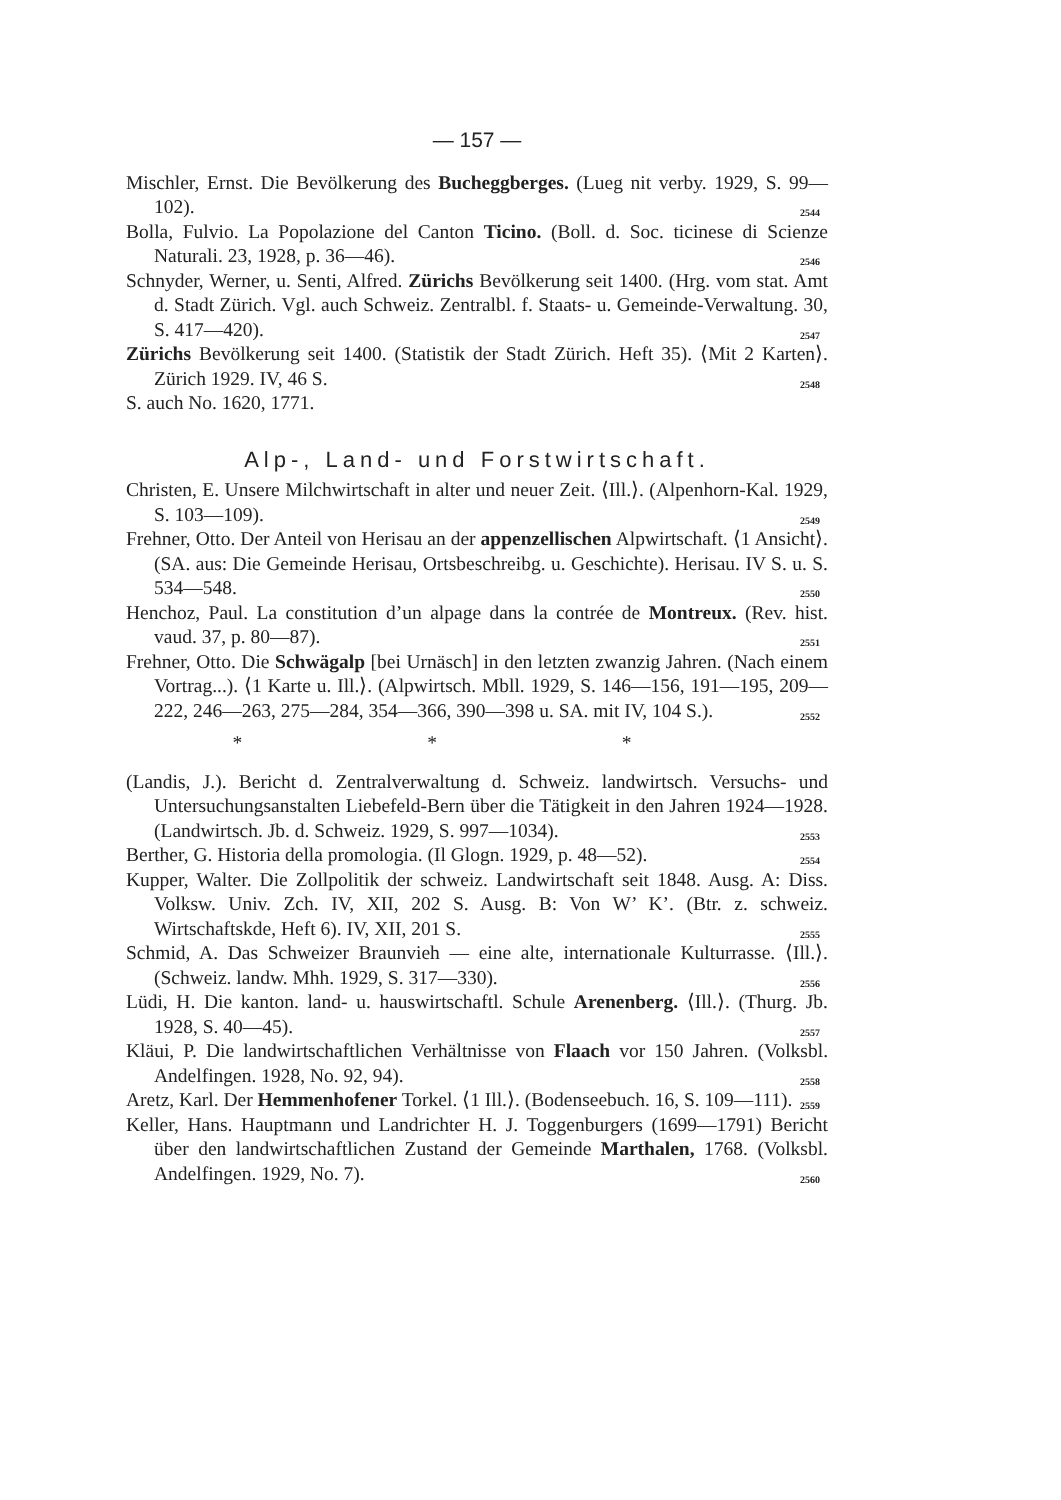— 157 —
Mischler, Ernst. Die Bevölkerung des Bucheggberges. (Lueg nit verby. 1929, S. 99—102). 2544
Bolla, Fulvio. La Popolazione del Canton Ticino. (Boll. d. Soc. ticinese di Scienze Naturali. 23, 1928, p. 36—46). 2546
Schnyder, Werner, u. Senti, Alfred. Zürichs Bevölkerung seit 1400. (Hrg. vom stat. Amt d. Stadt Zürich. Vgl. auch Schweiz. Zentralbl. f. Staats- u. Gemeinde-Verwaltung. 30, S. 417—420). 2547
Zürichs Bevölkerung seit 1400. (Statistik der Stadt Zürich. Heft 35). ⟨Mit 2 Karten⟩. Zürich 1929. IV, 46 S. 2548
S. auch No. 1620, 1771.
Alp-, Land- und Forstwirtschaft.
Christen, E. Unsere Milchwirtschaft in alter und neuer Zeit. ⟨Ill.⟩. (Alpenhorn-Kal. 1929, S. 103—109). 2549
Frehner, Otto. Der Anteil von Herisau an der appenzellischen Alpwirtschaft. ⟨1 Ansicht⟩. (SA. aus: Die Gemeinde Herisau, Ortsbeschreibg. u. Geschichte). Herisau. IV S. u. S. 534—548. 2550
Henchoz, Paul. La constitution d’un alpage dans la contrée de Montreux. (Rev. hist. vaud. 37, p. 80—87). 2551
Frehner, Otto. Die Schwägalp [bei Urnäsch] in den letzten zwanzig Jahren. (Nach einem Vortrag...). ⟨1 Karte u. Ill.⟩. (Alpwirtsch. Mbll. 1929, S. 146—156, 191—195, 209—222, 246—263, 275—284, 354—366, 390—398 u. SA. mit IV, 104 S.). 2552
* * *
(Landis, J.). Bericht d. Zentralverwaltung d. Schweiz. landwirtsch. Versuchs- und Untersuchungsanstalten Liebefeld-Bern über die Tätigkeit in den Jahren 1924—1928. (Landwirtsch. Jb. d. Schweiz. 1929, S. 997—1034). 2553
Berther, G. Historia della promologia. (Il Glogn. 1929, p. 48—52). 2554
Kupper, Walter. Die Zollpolitik der schweiz. Landwirtschaft seit 1848. Ausg. A: Diss. Volksw. Univ. Zch. IV, XII, 202 S. Ausg. B: Von W’ K’. (Btr. z. schweiz. Wirtschaftskde, Heft 6). IV, XII, 201 S. 2555
Schmid, A. Das Schweizer Braunvieh — eine alte, internationale Kulturrasse. ⟨Ill.⟩. (Schweiz. landw. Mhh. 1929, S. 317—330). 2556
Lüdi, H. Die kanton. land- u. hauswirtschaftl. Schule Arenenberg. ⟨Ill.⟩. (Thurg. Jb. 1928, S. 40—45). 2557
Kläui, P. Die landwirtschaftlichen Verhältnisse von Flaach vor 150 Jahren. (Volksbl. Andelfingen. 1928, No. 92, 94). 2558
Aretz, Karl. Der Hemmenhofener Torkel. ⟨1 Ill.⟩. (Bodenseebuch. 16, S. 109—111). 2559
Keller, Hans. Hauptmann und Landrichter H. J. Toggenburgers (1699—1791) Bericht über den landwirtschaftlichen Zustand der Gemeinde Marthalen, 1768. (Volksbl. Andelfingen. 1929, No. 7). 2560